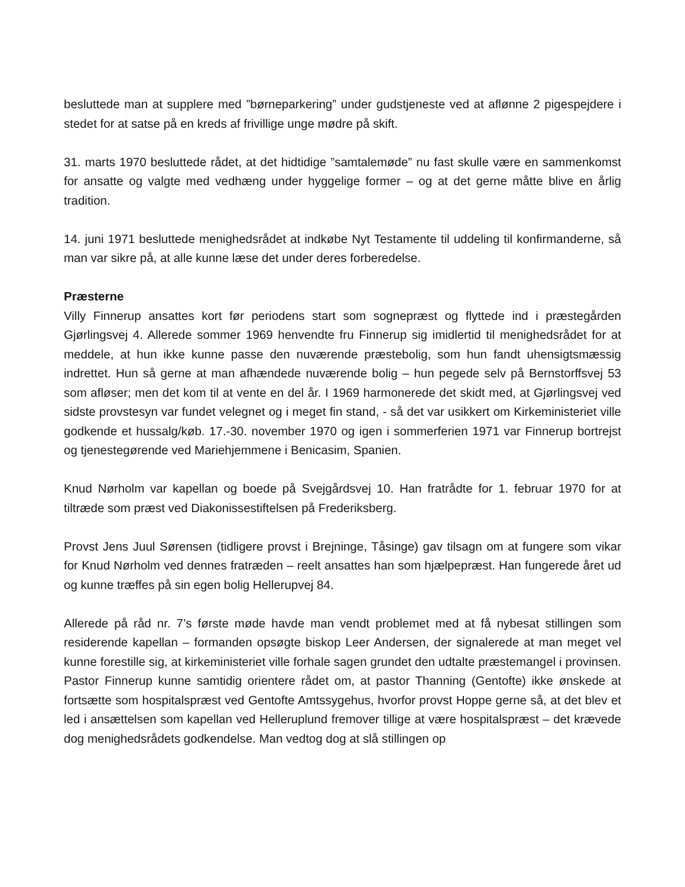besluttede man at supplere med ”børneparkering” under gudstjeneste ved at aflønne 2 pigespejdere i stedet for at satse på en kreds af frivillige unge mødre på skift.
31. marts 1970 besluttede rådet, at det hidtidige ”samtalemøde” nu fast skulle være en sammenkomst for ansatte og valgte med vedhæng under hyggelige former – og at det gerne måtte blive en årlig tradition.
14. juni 1971 besluttede menighedsrådet at indkøbe Nyt Testamente til uddeling til konfirmanderne, så man var sikre på, at alle kunne læse det under deres forberedelse.
Præsterne
Villy Finnerup ansattes kort før periodens start som sognepræst og flyttede ind i præstegården Gjørlingsvej 4. Allerede sommer 1969 henvendte fru Finnerup sig imidlertid til menighedsrådet for at meddele, at hun ikke kunne passe den nuværende præstebolig, som hun fandt uhensigtsmæssig indrettet. Hun så gerne at man afhændede nuværende bolig – hun pegede selv på Bernstorffsvej 53 som afløser; men det kom til at vente en del år. I 1969 harmonerede det skidt med, at Gjørlingsvej ved sidste provstesyn var fundet velegnet og i meget fin stand, - så det var usikkert om Kirkeministeriet ville godkende et hussalg/køb. 17.-30. november 1970 og igen i sommerferien 1971 var Finnerup bortrejst og tjenestegørende ved Mariehjemmene i Benicasim, Spanien.
Knud Nørholm var kapellan og boede på Svejgårdsvej 10. Han fratrådte for 1. februar 1970 for at tiltræde som præst ved Diakonissestiftelsen på Frederiksberg.
Provst Jens Juul Sørensen (tidligere provst i Brejninge, Tåsinge) gav tilsagn om at fungere som vikar for Knud Nørholm ved dennes fratræden – reelt ansattes han som hjælpepræst. Han fungerede året ud og kunne træffes på sin egen bolig Hellerupvej 84.
Allerede på råd nr. 7’s første møde havde man vendt problemet med at få nybesat stillingen som residerende kapellan – formanden opsøgte biskop Leer Andersen, der signalerede at man meget vel kunne forestille sig, at kirkeministeriet ville forhale sagen grundet den udtalte præstemangel i provinsen. Pastor Finnerup kunne samtidig orientere rådet om, at pastor Thanning (Gentofte) ikke ønskede at fortsætte som hospitalspræst ved Gentofte Amtssygehus, hvorfor provst Hoppe gerne så, at det blev et led i ansættelsen som kapellan ved Helleruplund fremover tillige at være hospitalspræst – det krævede dog menighedsrådets godkendelse. Man vedtog dog at slå stillingen op